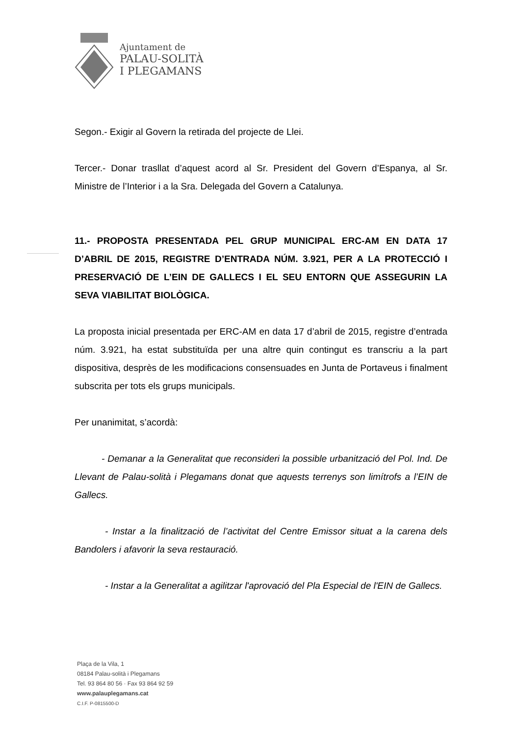Ajuntament de
PALAU-SOLITÀ
I PLEGAMANS
Segon.- Exigir al Govern la retirada del projecte de Llei.
Tercer.- Donar trasllat d’aquest acord al Sr. President del Govern d’Espanya, al Sr. Ministre de l’Interior i a la Sra. Delegada del Govern a Catalunya.
11.- PROPOSTA PRESENTADA PEL GRUP MUNICIPAL ERC-AM EN DATA 17 D’ABRIL DE 2015, REGISTRE D’ENTRADA NÚM. 3.921, PER A LA PROTECCIÓ I PRESERVACIÓ DE L’EIN DE GALLECS I EL SEU ENTORN QUE ASSEGURIN LA SEVA VIABILITAT BIOLÒGICA.
La proposta inicial presentada per ERC-AM en data 17 d’abril de 2015, registre d’entrada núm. 3.921, ha estat substituïda per una altre quin contingut es transcriu a la part dispositiva, desprès de les modificacions consensuades en Junta de Portaveus i finalment subscrita per tots els grups municipals.
Per unanimitat, s’acordà:
- Demanar a la Generalitat que reconsideri la possible urbanització del Pol. Ind. De Llevant de Palau-solità i Plegamans donat que aquests terrenys son limítrofs a l’EIN de Gallecs.
- Instar a la finalització de l’activitat del Centre Emissor situat a la carena dels Bandolers i afavorir la seva restauració.
- Instar a la Generalitat a agilitzar l'aprovació del Pla Especial de l'EIN de Gallecs.
Plaça de la Vila, 1
08184 Palau-solità i Plegamans
Tel. 93 864 80 56 · Fax 93 864 92 59
www.palauplegamans.cat
C.I.F. P-0815500-D